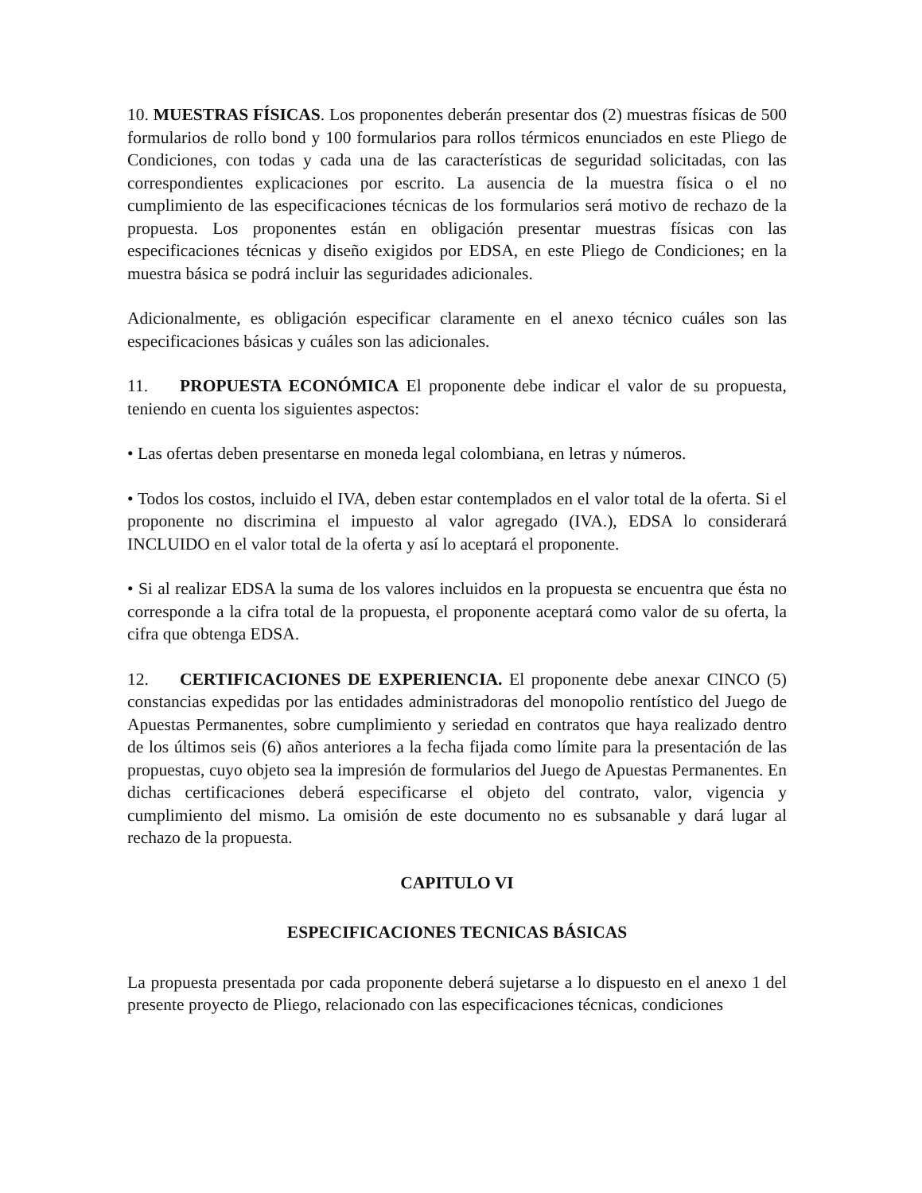10. MUESTRAS FÍSICAS. Los proponentes deberán presentar dos (2) muestras físicas de 500 formularios de rollo bond y 100 formularios para rollos térmicos enunciados en este Pliego de Condiciones, con todas y cada una de las características de seguridad solicitadas, con las correspondientes explicaciones por escrito. La ausencia de la muestra física o el no cumplimiento de las especificaciones técnicas de los formularios será motivo de rechazo de la propuesta. Los proponentes están en obligación presentar muestras físicas con las especificaciones técnicas y diseño exigidos por EDSA, en este Pliego de Condiciones; en la muestra básica se podrá incluir las seguridades adicionales.
Adicionalmente, es obligación especificar claramente en el anexo técnico cuáles son las especificaciones básicas y cuáles son las adicionales.
11. PROPUESTA ECONÓMICA El proponente debe indicar el valor de su propuesta, teniendo en cuenta los siguientes aspectos:
• Las ofertas deben presentarse en moneda legal colombiana, en letras y números.
• Todos los costos, incluido el IVA, deben estar contemplados en el valor total de la oferta. Si el proponente no discrimina el impuesto al valor agregado (IVA.), EDSA lo considerará INCLUIDO en el valor total de la oferta y así lo aceptará el proponente.
• Si al realizar EDSA la suma de los valores incluidos en la propuesta se encuentra que ésta no corresponde a la cifra total de la propuesta, el proponente aceptará como valor de su oferta, la cifra que obtenga EDSA.
12. CERTIFICACIONES DE EXPERIENCIA. El proponente debe anexar CINCO (5) constancias expedidas por las entidades administradoras del monopolio rentístico del Juego de Apuestas Permanentes, sobre cumplimiento y seriedad en contratos que haya realizado dentro de los últimos seis (6) años anteriores a la fecha fijada como límite para la presentación de las propuestas, cuyo objeto sea la impresión de formularios del Juego de Apuestas Permanentes. En dichas certificaciones deberá especificarse el objeto del contrato, valor, vigencia y cumplimiento del mismo. La omisión de este documento no es subsanable y dará lugar al rechazo de la propuesta.
CAPITULO VI
ESPECIFICACIONES TECNICAS BÁSICAS
La propuesta presentada por cada proponente deberá sujetarse a lo dispuesto en el anexo 1 del presente proyecto de Pliego, relacionado con las especificaciones técnicas, condiciones